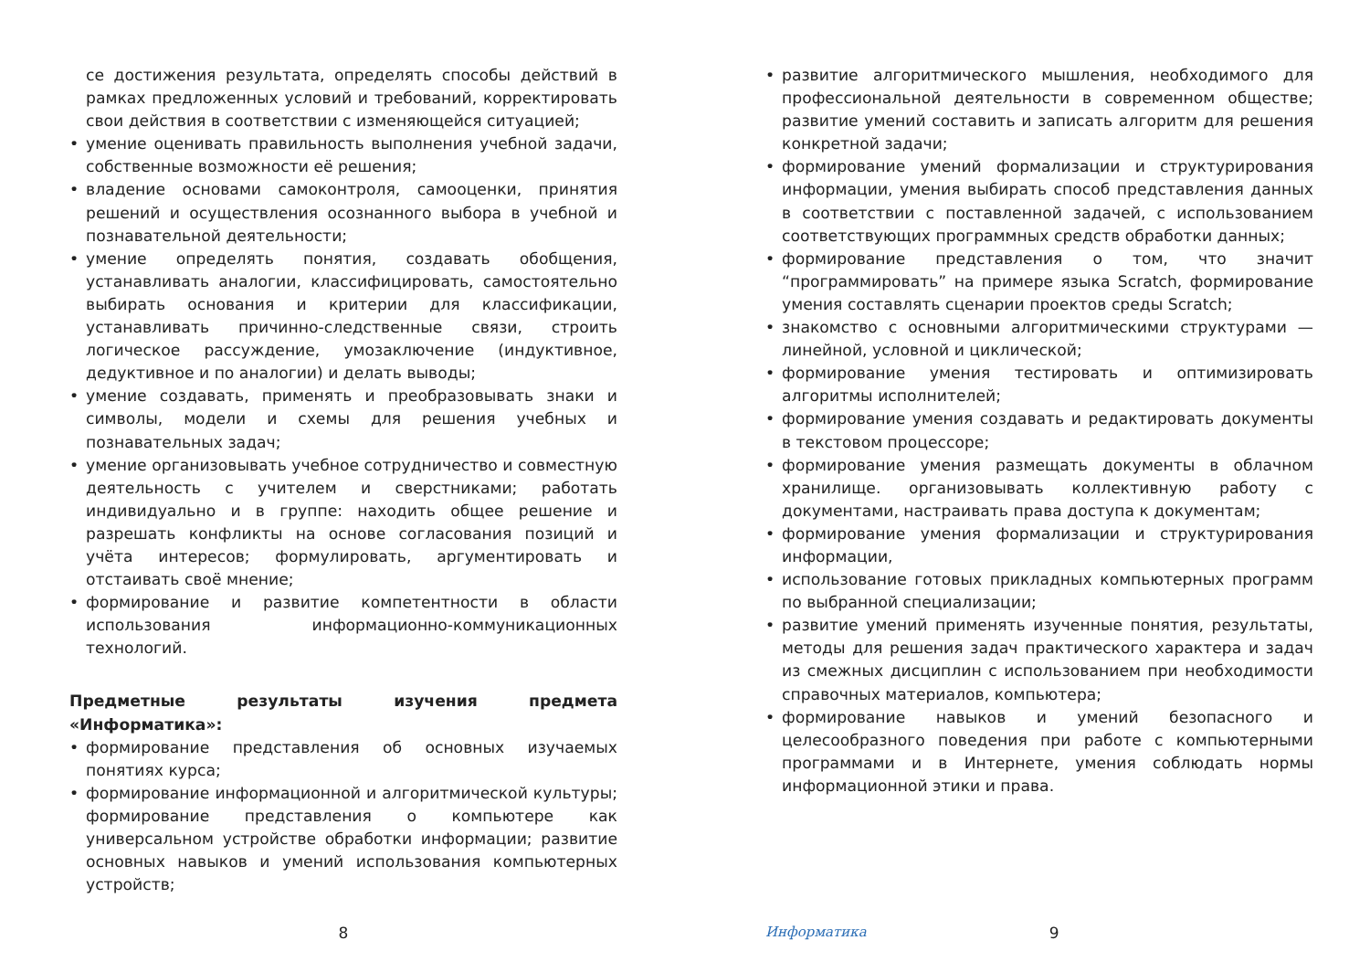се достижения результата, определять способы действий в рамках предложенных условий и требований, корректировать свои действия в соответствии с изменяющейся ситуацией;
• умение оценивать правильность выполнения учебной задачи, собственные возможности её решения;
• владение основами самоконтроля, самооценки, принятия решений и осуществления осознанного выбора в учебной и познавательной деятельности;
• умение определять понятия, создавать обобщения, устанавливать аналогии, классифицировать, самостоятельно выбирать основания и критерии для классификации, устанавливать причинно-следственные связи, строить логическое рассуждение, умозаключение (индуктивное, дедуктивное и по аналогии) и делать выводы;
• умение создавать, применять и преобразовывать знаки и символы, модели и схемы для решения учебных и познавательных задач;
• умение организовывать учебное сотрудничество и совместную деятельность с учителем и сверстниками; работать индивидуально и в группе: находить общее решение и разрешать конфликты на основе согласования позиций и учёта интересов; формулировать, аргументировать и отстаивать своё мнение;
• формирование и развитие компетентности в области использования информационно-коммуникационных технологий.
Предметные результаты изучения предмета «Информатика»:
• формирование представления об основных изучаемых понятиях курса;
• формирование информационной и алгоритмической культуры; формирование представления о компьютере как универсальном устройстве обработки информации; развитие основных навыков и умений использования компьютерных устройств;
• развитие алгоритмического мышления, необходимого для профессиональной деятельности в современном обществе; развитие умений составить и записать алгоритм для решения конкретной задачи;
• формирование умений формализации и структурирования информации, умения выбирать способ представления данных в соответствии с поставленной задачей, с использованием соответствующих программных средств обработки данных;
• формирование представления о том, что значит “программировать” на примере языка Scratch, формирование умения составлять сценарии проектов среды Scratch;
• знакомство с основными алгоритмическими структурами — линейной, условной и циклической;
• формирование умения тестировать и оптимизировать алгоритмы исполнителей;
• формирование умения создавать и редактировать документы в текстовом процессоре;
• формирование умения размещать документы в облачном хранилище. организовывать коллективную работу с документами, настраивать права доступа к документам;
• формирование умения формализации и структурирования информации,
• использование готовых прикладных компьютерных программ по выбранной специализации;
• развитие умений применять изученные понятия, результаты, методы для решения задач практического характера и задач из смежных дисциплин с использованием при необходимости справочных материалов, компьютера;
• формирование навыков и умений безопасного и целесообразного поведения при работе с компьютерными программами и в Интернете, умения соблюдать нормы информационной этики и права.
8 Информатика 9